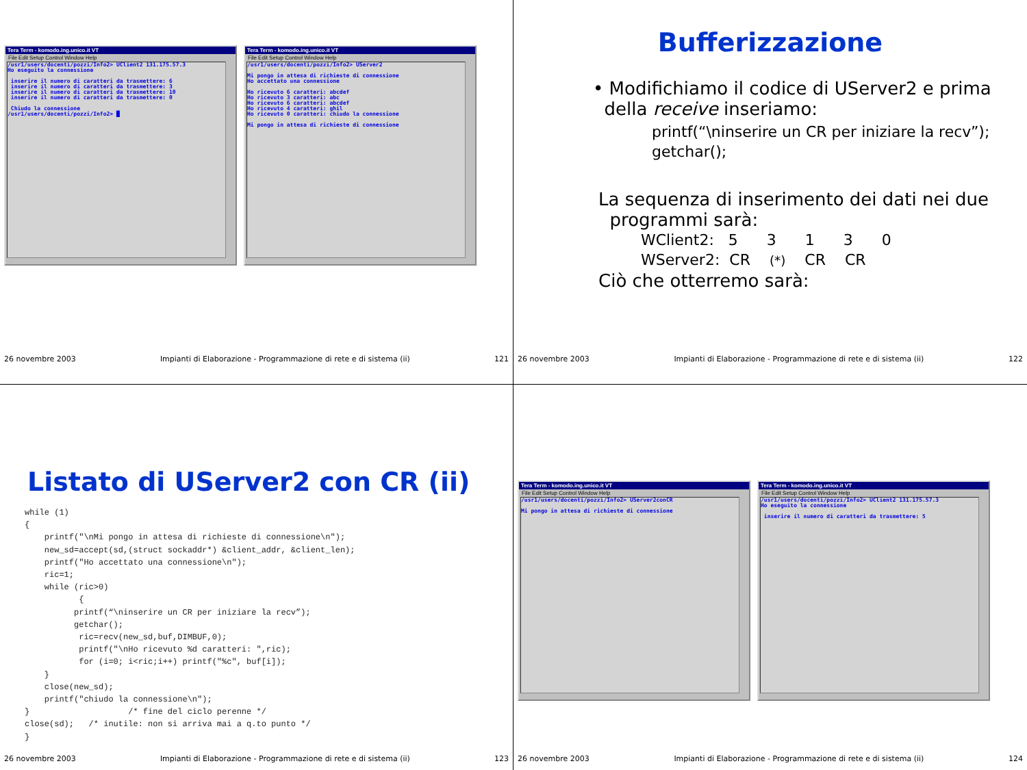Tera Term - komodo.ing.unico.it VT
File Edit Setup Control Window Help
/usr1/users/docenti/pozzi/Info2> UClient2 131.175.57.3 Ho eseguito la connessione inserire il numero di caratteri da trasmettere: 6 inserire il numero di caratteri da trasmettere: 3 inserire il numero di caratteri da trasmettere: 10 inserire il numero di caratteri da trasmettere: 0 Chiudo la connessione /usr1/users/docenti/pozzi/Info2> █
Tera Term - komodo.ing.unico.it VT
File Edit Setup Control Window Help
/usr1/users/docenti/pozzi/Info2> UServer2 Mi pongo in attesa di richieste di connessione Ho accettato una connessione Ho ricevuto 6 caratteri: abcdef Ho ricevuto 3 caratteri: abc Ho ricevuto 6 caratteri: abcdef Ho ricevuto 4 caratteri: ghil Ho ricevuto 0 caratteri: chiudo la connessione Mi pongo in attesa di richieste di connessione
26 novembre 2003 Impianti di Elaborazione - Programmazione di rete e di sistema (ii) 121
Bufferizzazione
• Modifichiamo il codice di UServer2 e prima
della receive inseriamo:
printf(“\ninserire un CR per iniziare la recv”);
getchar();
La sequenza di inserimento dei dati nei due
programmi sarà:
WClient2: 5 3 1 3 0
WServer2: CR (*) CR CR
Ciò che otterremo sarà:
26 novembre 2003 Impianti di Elaborazione - Programmazione di rete e di sistema (ii) 122
Listato di UServer2 con CR (ii)
while (1)
{
    printf("\nMi pongo in attesa di richieste di connessione\n");
    new_sd=accept(sd,(struct sockaddr*) &client_addr, &client_len);
    printf("Ho accettato una connessione\n");
    ric=1;
    while (ric>0)
           {
          printf(“\ninserire un CR per iniziare la recv”);
          getchar();
           ric=recv(new_sd,buf,DIMBUF,0);
           printf("\nHo ricevuto %d caratteri: ",ric);
           for (i=0; i<ric;i++) printf("%c", buf[i]);
    }
    close(new_sd);
    printf("chiudo la connessione\n");
}                    /* fine del ciclo perenne */
close(sd);   /* inutile: non si arriva mai a q.to punto */
}
26 novembre 2003 Impianti di Elaborazione - Programmazione di rete e di sistema (ii) 123
Tera Term - komodo.ing.unico.it VT
File Edit Setup Control Window Help
/usr1/users/docenti/pozzi/Info2> UServer2conCR Mi pongo in attesa di richieste di connessione
Tera Term - komodo.ing.unico.it VT
File Edit Setup Control Window Help
/usr1/users/docenti/pozzi/Info2> UClient2 131.175.57.3 Ho eseguito la connessione inserire il numero di caratteri da trasmettere: 5
26 novembre 2003 Impianti di Elaborazione - Programmazione di rete e di sistema (ii) 124